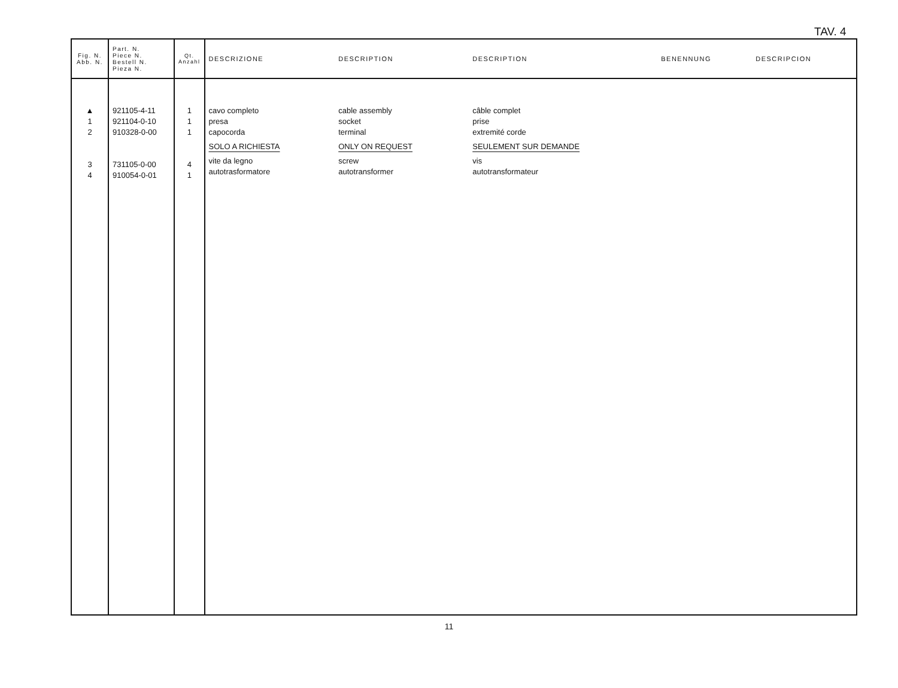TAV. 4
| Fig. N. Abb. N. | Part. N. Piece N. Bestell N. Pieza N. | Qt. Anzahl | DESCRIZIONE | DESCRIPTION | DESCRIPTION | BENENNUNG | DESCRIPCION |
| --- | --- | --- | --- | --- | --- | --- | --- |
| ▲ 1 2 3 4 | 921105-4-11 921104-0-10 910328-0-00 731105-0-00 910054-0-01 | 1 1 1 4 1 | cavo completo presa capocorda SOLO A RICHIESTA vite da legno autotrasformatore | cable assembly socket terminal ONLY ON REQUEST screw autotransformer | câble complet prise extremité corde SEULEMENT SUR DEMANDE vis autotransformateur | | |
11